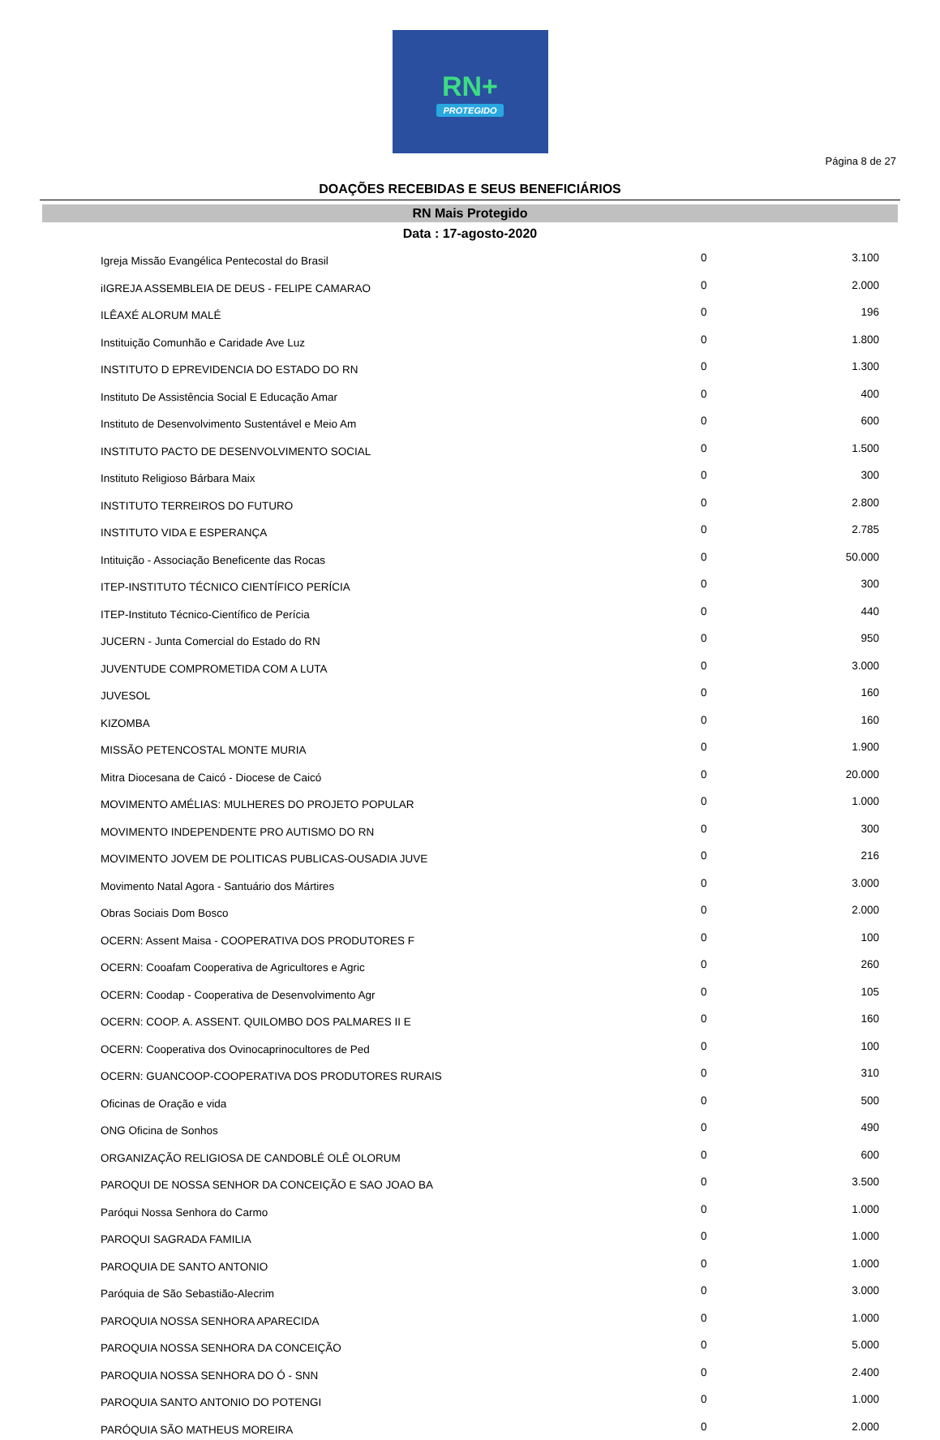RN+
PROTEGIDO
Página 8 de 27
DOAÇÕES RECEBIDAS E SEUS BENEFICIÁRIOS
RN Mais Protegido
Data : 17-agosto-2020
| Igreja Missão Evangélica Pentecostal do Brasil | 0 | 3.100 |
| iIGREJA ASSEMBLEIA DE DEUS - FELIPE CAMARAO | 0 | 2.000 |
| ILÊAXÉ ALORUM MALÉ | 0 | 196 |
| Instituição Comunhão e Caridade Ave Luz | 0 | 1.800 |
| INSTITUTO D EPREVIDENCIA DO ESTADO DO RN | 0 | 1.300 |
| Instituto De Assistência Social E Educação Amar | 0 | 400 |
| Instituto de Desenvolvimento Sustentável e Meio Am | 0 | 600 |
| INSTITUTO PACTO DE DESENVOLVIMENTO SOCIAL | 0 | 1.500 |
| Instituto Religioso Bárbara Maix | 0 | 300 |
| INSTITUTO TERREIROS DO FUTURO | 0 | 2.800 |
| INSTITUTO VIDA E ESPERANÇA | 0 | 2.785 |
| Intituição - Associação Beneficente das Rocas | 0 | 50.000 |
| ITEP-INSTITUTO TÉCNICO CIENTÍFICO PERÍCIA | 0 | 300 |
| ITEP-Instituto Técnico-Científico de Perícia | 0 | 440 |
| JUCERN - Junta Comercial do Estado do RN | 0 | 950 |
| JUVENTUDE COMPROMETIDA COM A LUTA | 0 | 3.000 |
| JUVESOL | 0 | 160 |
| KIZOMBA | 0 | 160 |
| MISSÃO PETENCOSTAL MONTE MURIA | 0 | 1.900 |
| Mitra Diocesana de Caicó - Diocese de Caicó | 0 | 20.000 |
| MOVIMENTO AMÉLIAS: MULHERES DO PROJETO POPULAR | 0 | 1.000 |
| MOVIMENTO INDEPENDENTE PRO AUTISMO DO RN | 0 | 300 |
| MOVIMENTO JOVEM DE POLITICAS PUBLICAS-OUSADIA JUVE | 0 | 216 |
| Movimento Natal Agora - Santuário dos Mártires | 0 | 3.000 |
| Obras Sociais Dom Bosco | 0 | 2.000 |
| OCERN: Assent Maisa - COOPERATIVA DOS PRODUTORES F | 0 | 100 |
| OCERN: Cooafam Cooperativa de Agricultores e Agric | 0 | 260 |
| OCERN: Coodap - Cooperativa de Desenvolvimento Agr | 0 | 105 |
| OCERN: COOP. A. ASSENT. QUILOMBO DOS PALMARES II E | 0 | 160 |
| OCERN: Cooperativa dos Ovinocaprinocultores de Ped | 0 | 100 |
| OCERN: GUANCOOP-COOPERATIVA DOS PRODUTORES RURAIS | 0 | 310 |
| Oficinas de Oração e vida | 0 | 500 |
| ONG Oficina de Sonhos | 0 | 490 |
| ORGANIZAÇÃO RELIGIOSA DE CANDOBLÉ OLÊ OLORUM | 0 | 600 |
| PAROQUI DE NOSSA SENHOR DA CONCEIÇÃO E SAO JOAO BA | 0 | 3.500 |
| Paróqui Nossa Senhora do Carmo | 0 | 1.000 |
| PAROQUI SAGRADA FAMILIA | 0 | 1.000 |
| PAROQUIA DE SANTO ANTONIO | 0 | 1.000 |
| Paróquia de São Sebastião-Alecrim | 0 | 3.000 |
| PAROQUIA NOSSA SENHORA APARECIDA | 0 | 1.000 |
| PAROQUIA NOSSA SENHORA DA CONCEIÇÃO | 0 | 5.000 |
| PAROQUIA NOSSA SENHORA DO Ó - SNN | 0 | 2.400 |
| PAROQUIA SANTO ANTONIO DO POTENGI | 0 | 1.000 |
| PARÓQUIA SÃO MATHEUS MOREIRA | 0 | 2.000 |